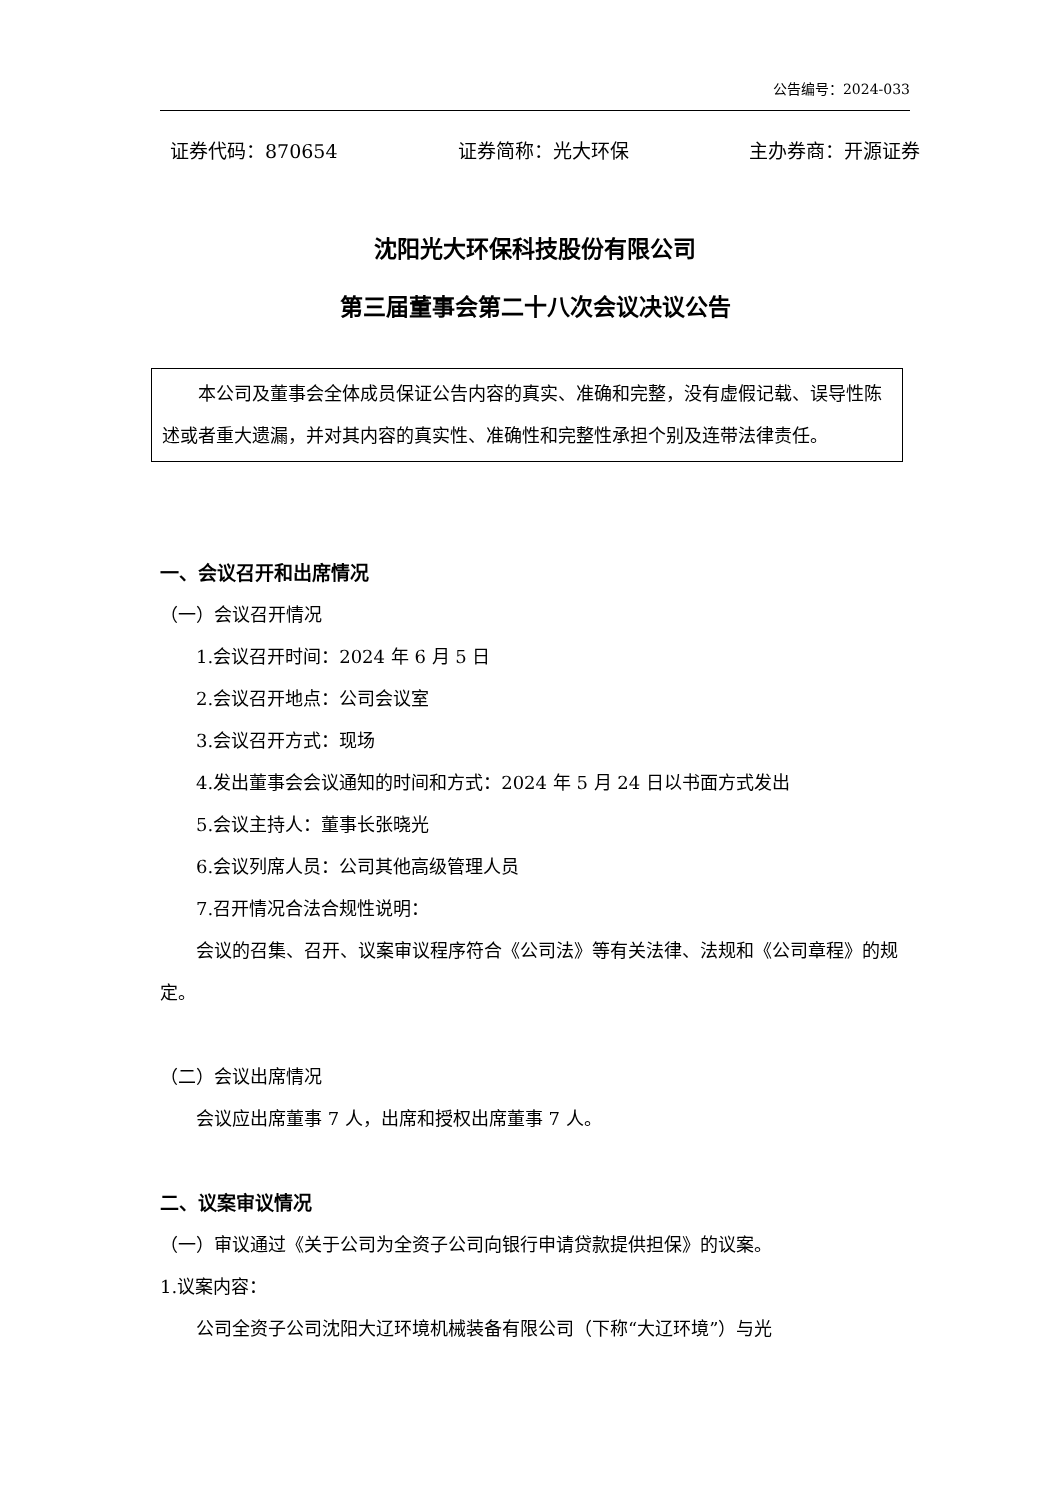公告编号：2024-033
证券代码：870654 证券简称：光大环保 主办券商：开源证券
沈阳光大环保科技股份有限公司
第三届董事会第二十八次会议决议公告
本公司及董事会全体成员保证公告内容的真实、准确和完整，没有虚假记载、误导性陈述或者重大遗漏，并对其内容的真实性、准确性和完整性承担个别及连带法律责任。
一、会议召开和出席情况
（一）会议召开情况
1.会议召开时间：2024 年 6 月 5 日
2.会议召开地点：公司会议室
3.会议召开方式：现场
4.发出董事会会议通知的时间和方式：2024 年 5 月 24 日以书面方式发出
5.会议主持人：董事长张晓光
6.会议列席人员：公司其他高级管理人员
7.召开情况合法合规性说明：
会议的召集、召开、议案审议程序符合《公司法》等有关法律、法规和《公司章程》的规定。
（二）会议出席情况
会议应出席董事 7 人，出席和授权出席董事 7 人。
二、议案审议情况
（一）审议通过《关于公司为全资子公司向银行申请贷款提供担保》的议案。
1.议案内容：
公司全资子公司沈阳大辽环境机械装备有限公司（下称“大辽环境”）与光